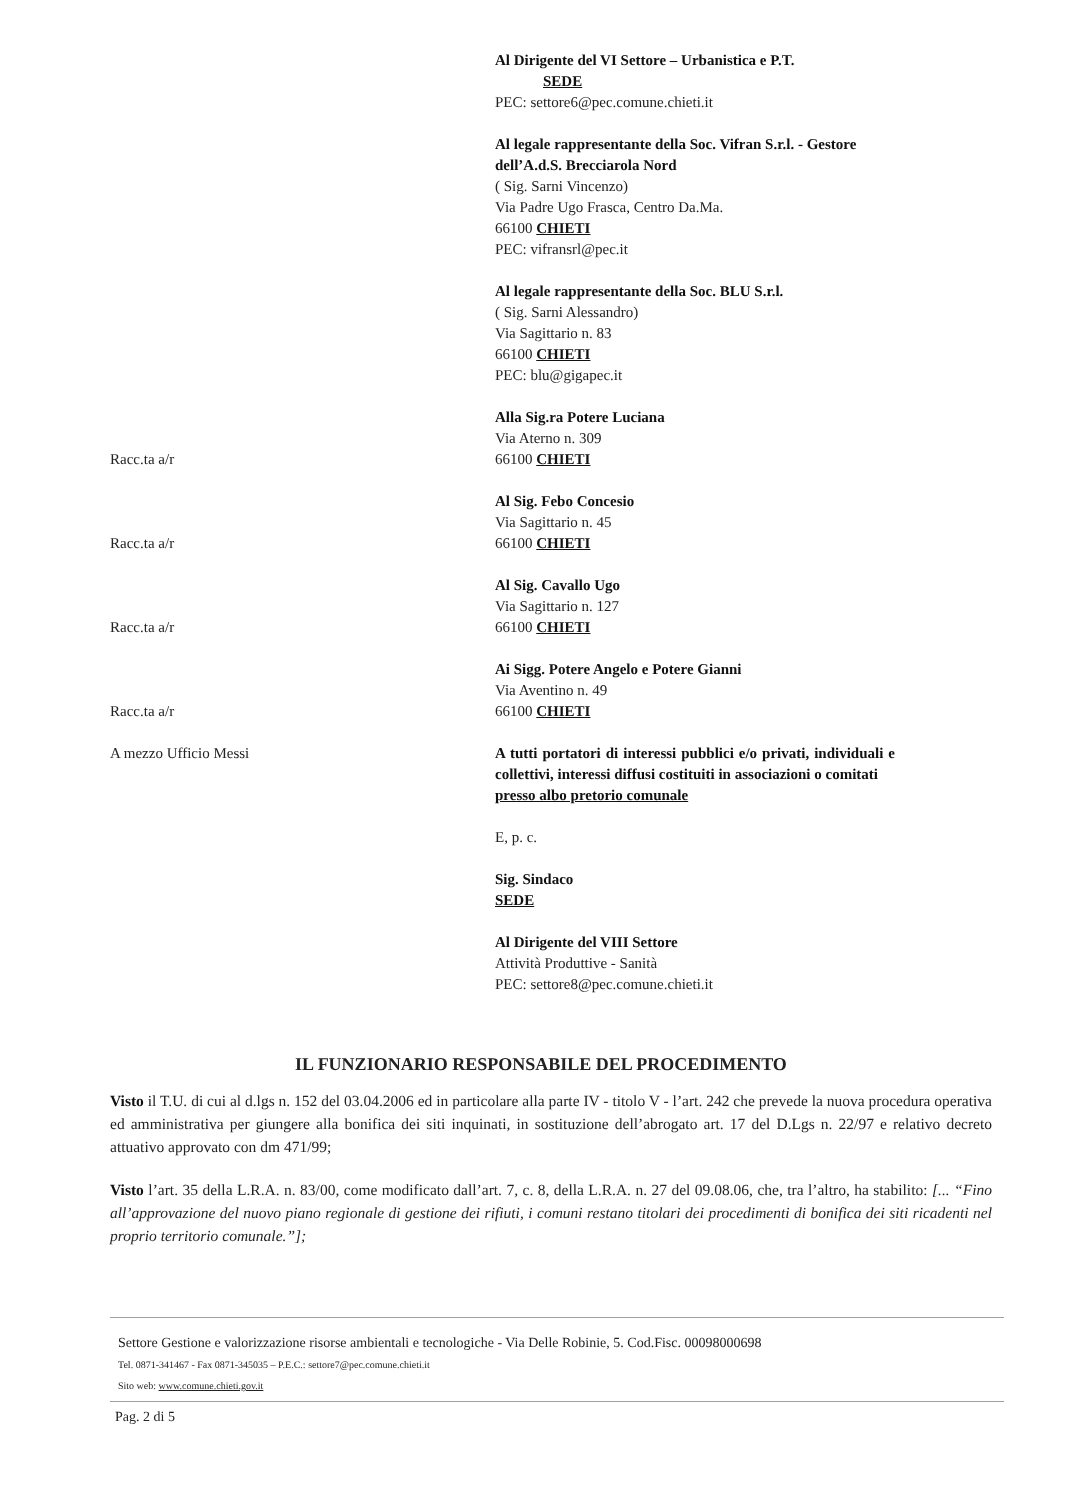Al Dirigente del VI Settore – Urbanistica e P.T.
SEDE
PEC: settore6@pec.comune.chieti.it
Al legale rappresentante della Soc. Vifran S.r.l. - Gestore dell’A.d.S. Brecciarola Nord
( Sig. Sarni Vincenzo)
Via Padre Ugo Frasca, Centro Da.Ma.
66100 CHIETI
PEC: vifransrl@pec.it
Al legale rappresentante della Soc. BLU S.r.l.
( Sig. Sarni Alessandro)
Via Sagittario n. 83
66100 CHIETI
PEC: blu@gigapec.it
Racc.ta a/r Alla Sig.ra Potere Luciana
Via Aterno n. 309
66100 CHIETI
Racc.ta a/r Al Sig. Febo Concesio
Via Sagittario n. 45
66100 CHIETI
Racc.ta a/r Al Sig. Cavallo Ugo
Via Sagittario n. 127
66100 CHIETI
Racc.ta a/r Ai Sigg. Potere Angelo e Potere Gianni
Via Aventino n. 49
66100 CHIETI
A mezzo Ufficio Messi A tutti portatori di interessi pubblici e/o privati, individuali e collettivi, interessi diffusi costituiti in associazioni o comitati
presso albo pretorio comunale
E, p. c.
Sig. Sindaco
SEDE
Al Dirigente del VIII Settore
Attività Produttive - Sanità
PEC: settore8@pec.comune.chieti.it
IL FUNZIONARIO RESPONSABILE DEL PROCEDIMENTO
Visto il T.U. di cui al d.lgs n. 152 del 03.04.2006 ed in particolare alla parte IV - titolo V - l’art. 242 che prevede la nuova procedura operativa ed amministrativa per giungere alla bonifica dei siti inquinati, in sostituzione dell’abrogato art. 17 del D.Lgs n. 22/97 e relativo decreto attuativo approvato con dm 471/99;
Visto l’art. 35 della L.R.A. n. 83/00, come modificato dall’art. 7, c. 8, della L.R.A. n. 27 del 09.08.06, che, tra l’altro, ha stabilito: [... “Fino all’approvazione del nuovo piano regionale di gestione dei rifiuti, i comuni restano titolari dei procedimenti di bonifica dei siti ricadenti nel proprio territorio comunale.”];
Settore Gestione e valorizzazione risorse ambientali e tecnologiche - Via Delle Robinie, 5. Cod.Fisc. 00098000698
Tel. 0871-341467 - Fax 0871-345035 – P.E.C.: settore7@pec.comune.chieti.it
Sito web: www.comune.chieti.gov.it
Pag. 2 di 5